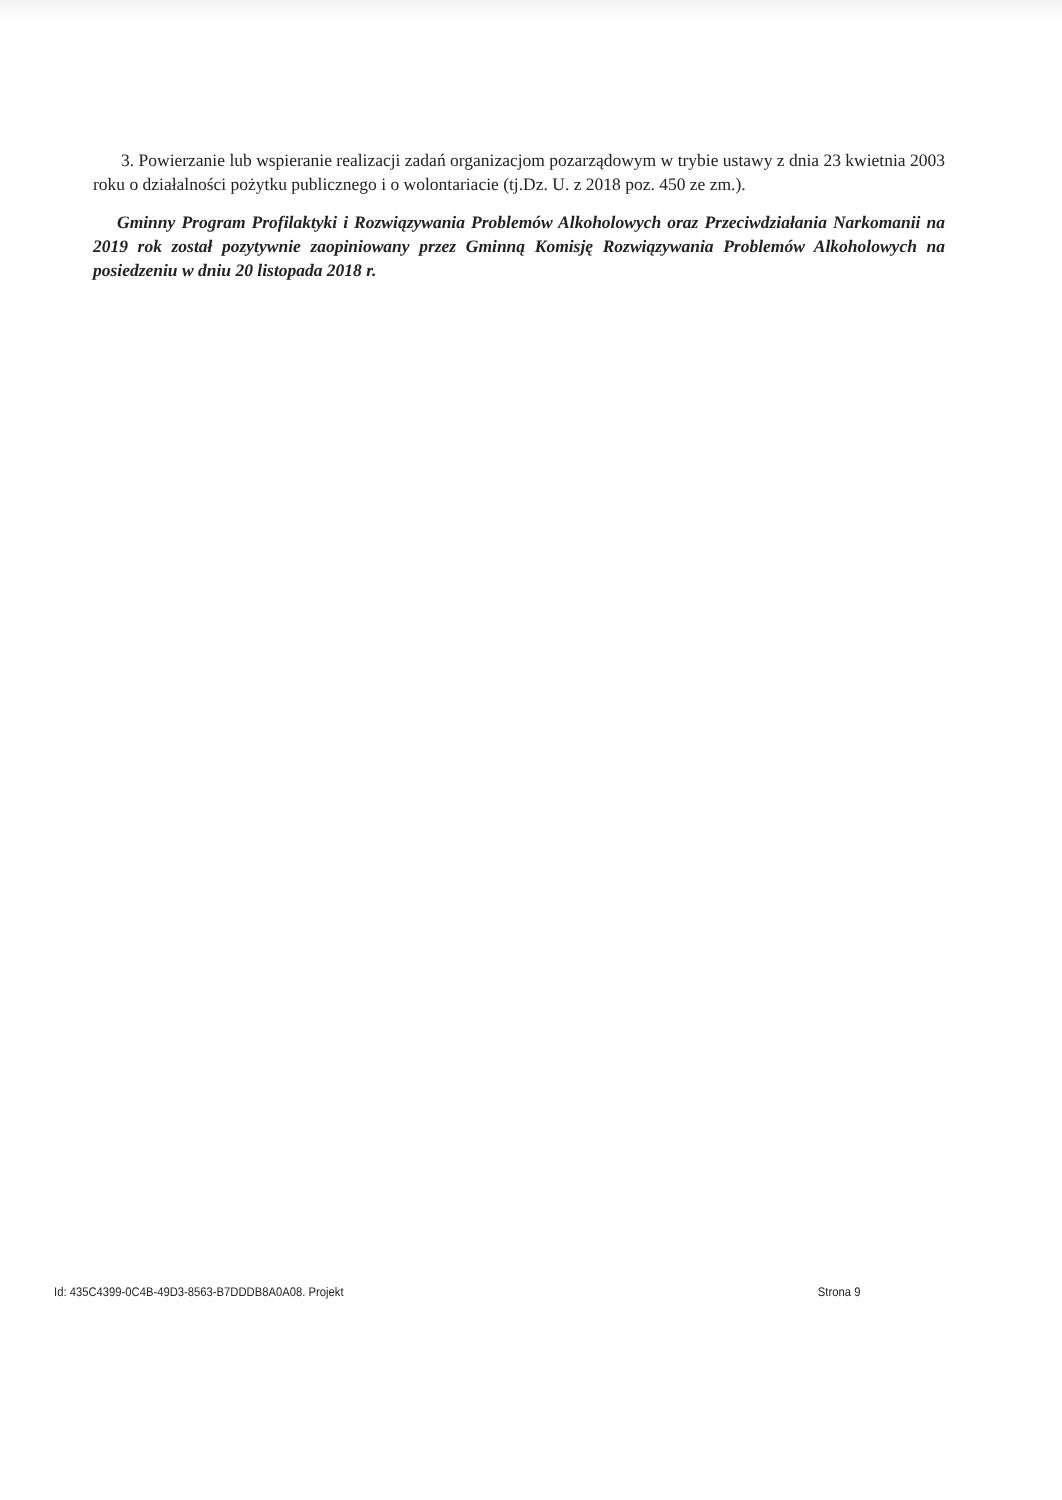3. Powierzanie lub wspieranie realizacji zadań organizacjom pozarządowym w trybie ustawy z dnia 23 kwietnia 2003 roku o działalności pożytku publicznego i o wolontariacie (tj.Dz. U. z 2018 poz. 450 ze zm.).
Gminny Program Profilaktyki i Rozwiązywania Problemów Alkoholowych oraz Przeciwdziałania Narkomanii na 2019 rok został pozytywnie zaopiniowany przez Gminną Komisję Rozwiązywania Problemów Alkoholowych na posiedzeniu w dniu 20 listopada 2018 r.
Id: 435C4399-0C4B-49D3-8563-B7DDDB8A0A08. Projekt Strona 9